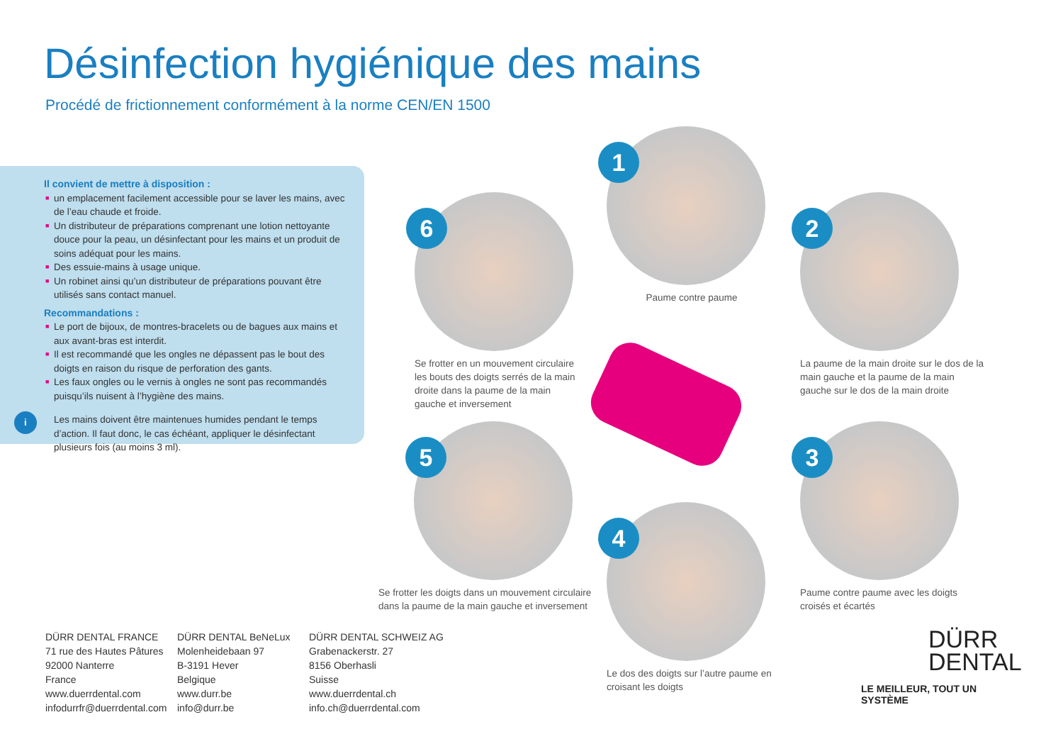Désinfection hygiénique des mains
Procédé de frictionnement conformément à la norme CEN/EN 1500
Il convient de mettre à disposition :
■ un emplacement facilement accessible pour se laver les mains, avec de l’eau chaude et froide.
■ Un distributeur de préparations comprenant une lotion nettoyante douce pour la peau, un désinfectant pour les mains et un produit de soins adéquat pour les mains.
■ Des essuie-mains à usage unique.
■ Un robinet ainsi qu’un distributeur de préparations pouvant être utilisés sans contact manuel.
Recommandations :
■ Le port de bijoux, de montres-bracelets ou de bagues aux mains et aux avant-bras est interdit.
■ Il est recommandé que les ongles ne dépassent pas le bout des doigts en raison du risque de perforation des gants.
■ Les faux ongles ou le vernis à ongles ne sont pas recommandés puisqu’ils nuisent à l’hygiène des mains.
i Les mains doivent être maintenues humides pendant le temps d’action. Il faut donc, le cas échéant, appliquer le désinfectant plusieurs fois (au moins 3 ml).
1
Paume contre paume
2
La paume de la main droite sur le dos de la main gauche et la paume de la main gauche sur le dos de la main droite
3
Paume contre paume avec les doigts croisés et écartés
4
Le dos des doigts sur l’autre paume en croisant les doigts
5
Se frotter les doigts dans un mouvement circulaire dans la paume de la main gauche et inversement
6
Se frotter en un mouvement circulaire les bouts des doigts serrés de la main droite dans la paume de la main gauche et inversement
DÜRR DENTAL FRANCE
71 rue des Hautes Pâtures
92000 Nanterre
France
www.duerrdental.com
infodurrfr@duerrdental.com
DÜRR DENTAL BeNeLux
Molenheidebaan 97
B-3191 Hever
Belgique
www.durr.be
info@durr.be
DÜRR DENTAL SCHWEIZ AG
Grabenackerstr. 27
8156 Oberhasli
Suisse
www.duerrdental.ch
info.ch@duerrdental.com
DÜRR
DENTAL
LE MEILLEUR, TOUT UN SYSTÈME